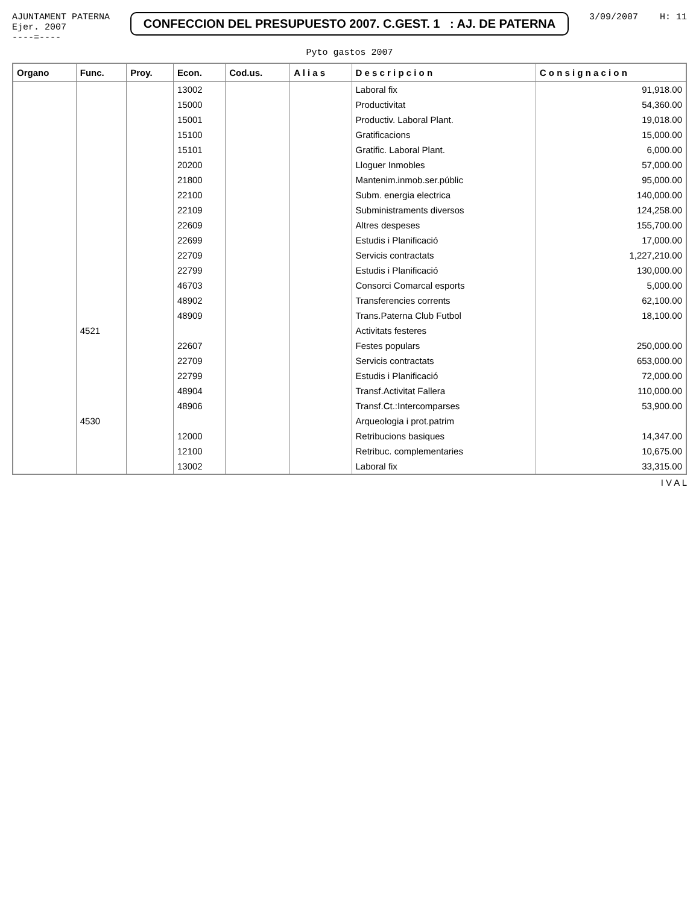AJUNTAMENT PATERNA
Ejer. 2007
----=----
CONFECCION DEL PRESUPUESTO 2007. C.GEST. 1 : AJ. DE PATERNA
3/09/2007 H: 11
Pyto gastos 2007
| Organo | Func. | Proy. | Econ. | Cod.us. | A l i a s | D e s c r i p c i o n | C o n s i g n a c i o n |
| --- | --- | --- | --- | --- | --- | --- | --- |
| | | | 13002 | | | Laboral fix | 91,918.00 |
| | | | 15000 | | | Productivitat | 54,360.00 |
| | | | 15001 | | | Productiv. Laboral Plant. | 19,018.00 |
| | | | 15100 | | | Gratificacions | 15,000.00 |
| | | | 15101 | | | Gratific. Laboral Plant. | 6,000.00 |
| | | | 20200 | | | Lloguer Inmobles | 57,000.00 |
| | | | 21800 | | | Mantenim.inmob.ser.públic | 95,000.00 |
| | | | 22100 | | | Subm. energia electrica | 140,000.00 |
| | | | 22109 | | | Subministraments diversos | 124,258.00 |
| | | | 22609 | | | Altres despeses | 155,700.00 |
| | | | 22699 | | | Estudis i Planificació | 17,000.00 |
| | | | 22709 | | | Servicis contractats | 1,227,210.00 |
| | | | 22799 | | | Estudis i Planificació | 130,000.00 |
| | | | 46703 | | | Consorci Comarcal esports | 5,000.00 |
| | | | 48902 | | | Transferencies corrents | 62,100.00 |
| | | | 48909 | | | Trans.Paterna Club Futbol | 18,100.00 |
| | 4521 | | | | | Activitats festeres | |
| | | | 22607 | | | Festes populars | 250,000.00 |
| | | | 22709 | | | Servicis contractats | 653,000.00 |
| | | | 22799 | | | Estudis i Planificació | 72,000.00 |
| | | | 48904 | | | Transf.Activitat Fallera | 110,000.00 |
| | | | 48906 | | | Transf.Ct.:Intercomparses | 53,900.00 |
| | 4530 | | | | | Arqueologia i prot.patrim | |
| | | | 12000 | | | Retribucions basiques | 14,347.00 |
| | | | 12100 | | | Retribuc. complementaries | 10,675.00 |
| | | | 13002 | | | Laboral fix | 33,315.00 |
I V A L